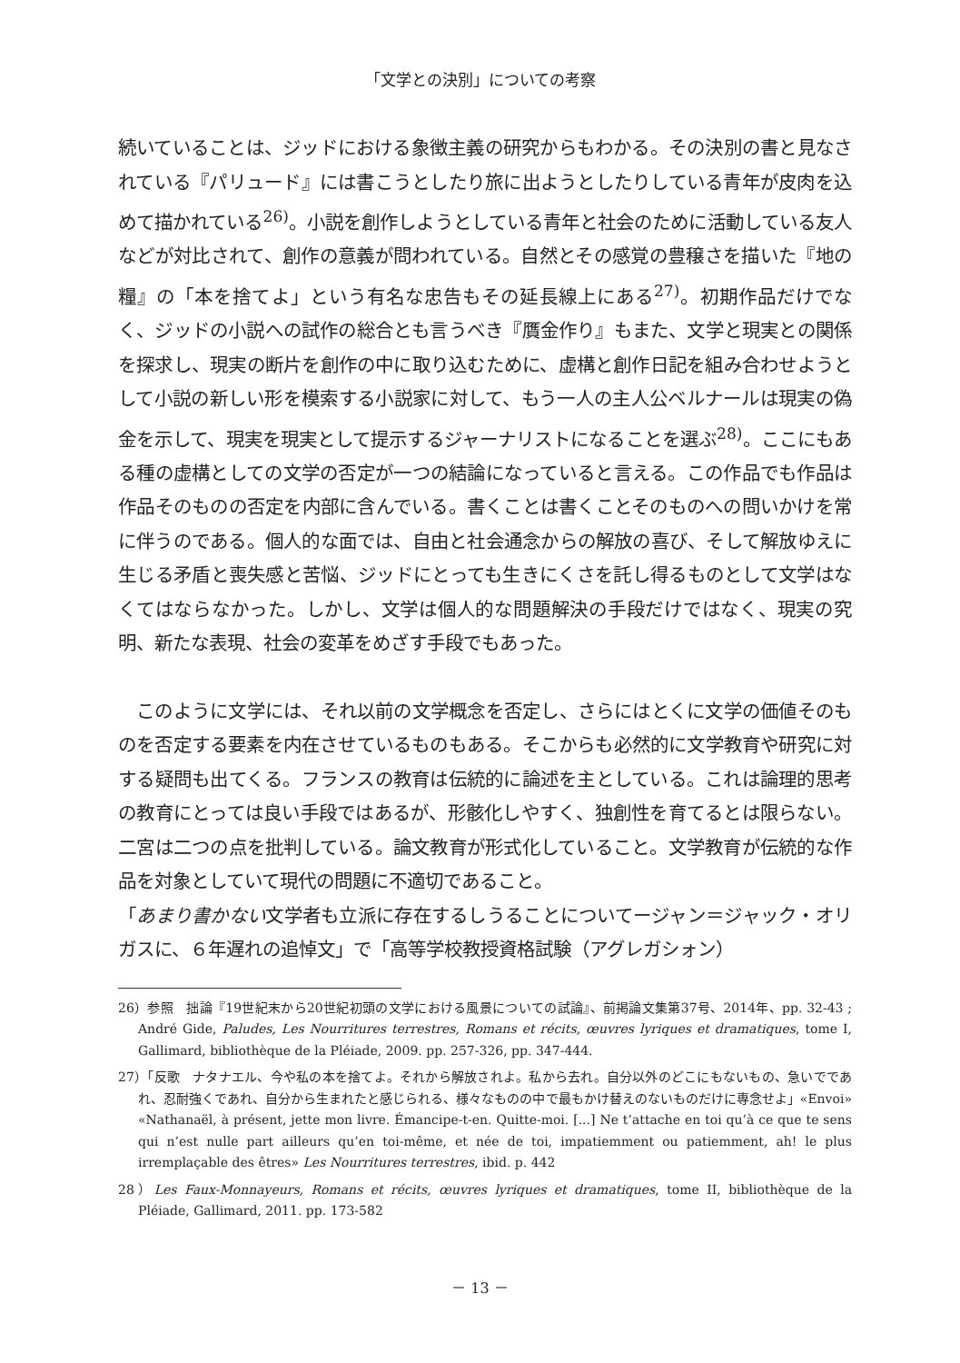「文学との決別」についての考察
続いていることは、ジッドにおける象徴主義の研究からもわかる。その決別の書と見なされている『パリュード』には書こうとしたり旅に出ようとしたりしている青年が皮肉を込めて描かれている<sup>26)</sup>。小説を創作しようとしている青年と社会のために活動している友人などが対比されて、創作の意義が問われている。自然とその感覚の豊穣さを描いた『地の糧』の「本を捨てよ」という有名な忠告もその延長線上にある<sup>27)</sup>。初期作品だけでなく、ジッドの小説への試作の総合とも言うべき『贋金作り』もまた、文学と現実との関係を探求し、現実の断片を創作の中に取り込むために、虚構と創作日記を組み合わせようとして小説の新しい形を模索する小説家に対して、もう一人の主人公ベルナールは現実の偽金を示して、現実を現実として提示するジャーナリストになることを選ぶ<sup>28)</sup>。ここにもある種の虚構としての文学の否定が一つの結論になっていると言える。この作品でも作品は作品そのものの否定を内部に含んでいる。書くことは書くことそのものへの問いかけを常に伴うのである。個人的な面では、自由と社会通念からの解放の喜び、そして解放ゆえに生じる矛盾と喪失感と苦悩、ジッドにとっても生きにくさを託し得るものとして文学はなくてはならなかった。しかし、文学は個人的な問題解決の手段だけではなく、現実の究明、新たな表現、社会の変革をめざす手段でもあった。
　このように文学には、それ以前の文学概念を否定し、さらにはとくに文学の価値そのものを否定する要素を内在させているものもある。そこからも必然的に文学教育や研究に対する疑問も出てくる。フランスの教育は伝統的に論述を主としている。これは論理的思考の教育にとっては良い手段ではあるが、形骸化しやすく、独創性を育てるとは限らない。二宮は二つの点を批判している。論文教育が形式化していること。文学教育が伝統的な作品を対象としていて現代の問題に不適切であること。
「あまり書かない文学者も立派に存在するしうることについてージャン＝ジャック・オリガスに、６年遅れの追悼文」で「高等学校教授資格試験（アグレガシォン）
26）参照　拙論『19世紀末から20世紀初頭の文学における風景についての試論』、前掲論文集第37号、2014年、pp. 32-43 ; André Gide, Paludes, Les Nourritures terrestres, Romans et récits, œuvres lyriques et dramatiques, tome I, Gallimard, bibliothèque de la Pléiade, 2009. pp. 257-326, pp. 347-444.
27）「反歌　ナタナエル、今や私の本を捨てよ。それから解放されよ。私から去れ。自分以外のどこにもないもの、急いでであれ、忍耐強くであれ、自分から生まれたと感じられる、様々なものの中で最もかけ替えのないものだけに専念せよ」«Envoi» «Nathanaël, à présent, jette mon livre. Émancipe-t-en. Quitte-moi. [...] Ne t’attache en toi qu’à ce que te sens qui n’est nulle part ailleurs qu’en toi-même, et née de toi, impatiemment ou patiemment, ah! le plus irremplaçable des êtres» Les Nourritures terrestres, ibid. p. 442
28）Les Faux-Monnayeurs, Romans et récits, œuvres lyriques et dramatiques, tome II, bibliothèque de la Pléiade, Gallimard, 2011. pp. 173-582
－ 13 －